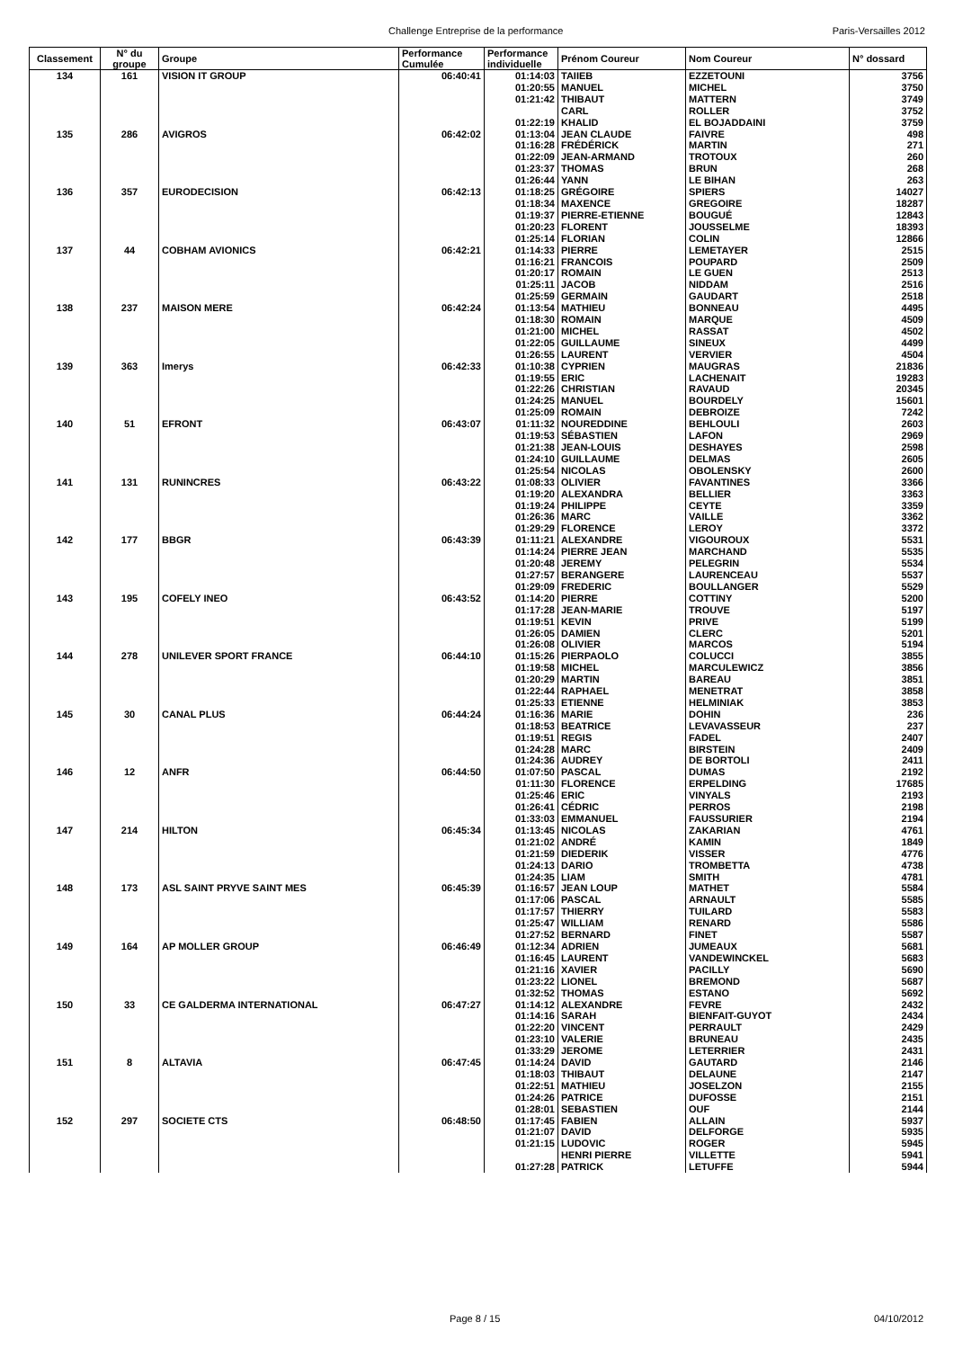Challenge Entreprise de la performance Paris-Versailles 2012
| Classement | N° du groupe | Groupe | Performance Cumulée | Performance individuelle | Prénom Coureur | Nom Coureur | N° dossard |
| --- | --- | --- | --- | --- | --- | --- | --- |
| 134 | 161 | VISION IT GROUP | 06:40:41 | 01:14:03 | TAIIEB | EZZETOUNI | 3756 |
| | | | | 01:20:55 | MANUEL | MICHEL | 3750 |
| | | | | 01:21:42 | THIBAUT | MATTERN | 3749 |
| | | | | | CARL | ROLLER | 3752 |
| | | | | 01:22:19 | KHALID | EL BOJADDAINI | 3759 |
| 135 | 286 | AVIGROS | 06:42:02 | 01:13:04 | JEAN CLAUDE | FAIVRE | 498 |
| | | | | 01:16:28 | FRÉDÉRICK | MARTIN | 271 |
| | | | | 01:22:09 | JEAN-ARMAND | TROTOUX | 260 |
| | | | | 01:23:37 | THOMAS | BRUN | 268 |
| | | | | 01:26:44 | YANN | LE BIHAN | 263 |
| 136 | 357 | EURODECISION | 06:42:13 | 01:18:25 | GRÉGOIRE | SPIERS | 14027 |
| | | | | 01:18:34 | MAXENCE | GREGOIRE | 18287 |
| | | | | 01:19:37 | PIERRE-ETIENNE | BOUGUÉ | 12843 |
| | | | | 01:20:23 | FLORENT | JOUSSELME | 18393 |
| | | | | 01:25:14 | FLORIAN | COLIN | 12866 |
| 137 | 44 | COBHAM AVIONICS | 06:42:21 | 01:14:33 | PIERRE | LEMETAYER | 2515 |
| | | | | 01:16:21 | FRANCOIS | POUPARD | 2509 |
| | | | | 01:20:17 | ROMAIN | LE GUEN | 2513 |
| | | | | 01:25:11 | JACOB | NIDDAM | 2516 |
| | | | | 01:25:59 | GERMAIN | GAUDART | 2518 |
| 138 | 237 | MAISON MERE | 06:42:24 | 01:13:54 | MATHIEU | BONNEAU | 4495 |
| | | | | 01:18:30 | ROMAIN | MARQUE | 4509 |
| | | | | 01:21:00 | MICHEL | RASSAT | 4502 |
| | | | | 01:22:05 | GUILLAUME | SINEUX | 4499 |
| | | | | 01:26:55 | LAURENT | VERVIER | 4504 |
| 139 | 363 | Imerys | 06:42:33 | 01:10:38 | CYPRIEN | MAUGRAS | 21836 |
| | | | | 01:19:55 | ERIC | LACHENAIT | 19283 |
| | | | | 01:22:26 | CHRISTIAN | RAVAUD | 20345 |
| | | | | 01:24:25 | MANUEL | BOURDELY | 15601 |
| | | | | 01:25:09 | ROMAIN | DEBROIZE | 7242 |
| 140 | 51 | EFRONT | 06:43:07 | 01:11:32 | NOUREDDINE | BEHLOULI | 2603 |
| | | | | 01:19:53 | SÉBASTIEN | LAFON | 2969 |
| | | | | 01:21:38 | JEAN-LOUIS | DESHAYES | 2598 |
| | | | | 01:24:10 | GUILLAUME | DELMAS | 2605 |
| | | | | 01:25:54 | NICOLAS | OBOLENSKY | 2600 |
| 141 | 131 | RUNINCRES | 06:43:22 | 01:08:33 | OLIVIER | FAVANTINES | 3366 |
| | | | | 01:19:20 | ALEXANDRA | BELLIER | 3363 |
| | | | | 01:19:24 | PHILIPPE | CEYTE | 3359 |
| | | | | 01:26:36 | MARC | VAILLE | 3362 |
| | | | | 01:29:29 | FLORENCE | LEROY | 3372 |
| 142 | 177 | BBGR | 06:43:39 | 01:11:21 | ALEXANDRE | VIGOUROUX | 5531 |
| | | | | 01:14:24 | PIERRE JEAN | MARCHAND | 5535 |
| | | | | 01:20:48 | JEREMY | PELEGRIN | 5534 |
| | | | | 01:27:57 | BERANGERE | LAURENCEAU | 5537 |
| | | | | 01:29:09 | FREDERIC | BOULLANGER | 5529 |
| 143 | 195 | COFELY INEO | 06:43:52 | 01:14:20 | PIERRE | COTTINY | 5200 |
| | | | | 01:17:28 | JEAN-MARIE | TROUVE | 5197 |
| | | | | 01:19:51 | KEVIN | PRIVE | 5199 |
| | | | | 01:26:05 | DAMIEN | CLERC | 5201 |
| | | | | 01:26:08 | OLIVIER | MARCOS | 5194 |
| 144 | 278 | UNILEVER SPORT FRANCE | 06:44:10 | 01:15:26 | PIERPAOLO | COLUCCI | 3855 |
| | | | | 01:19:58 | MICHEL | MARCULEWICZ | 3856 |
| | | | | 01:20:29 | MARTIN | BAREAU | 3851 |
| | | | | 01:22:44 | RAPHAEL | MENETRAT | 3858 |
| | | | | 01:25:33 | ETIENNE | HELMINIAK | 3853 |
| 145 | 30 | CANAL PLUS | 06:44:24 | 01:16:36 | MARIE | DOHIN | 236 |
| | | | | 01:18:53 | BEATRICE | LEVAVASSEUR | 237 |
| | | | | 01:19:51 | REGIS | FADEL | 2407 |
| | | | | 01:24:28 | MARC | BIRSTEIN | 2409 |
| | | | | 01:24:36 | AUDREY | DE BORTOLI | 2411 |
| 146 | 12 | ANFR | 06:44:50 | 01:07:50 | PASCAL | DUMAS | 2192 |
| | | | | 01:11:30 | FLORENCE | ERPELDING | 17685 |
| | | | | 01:25:46 | ERIC | VINYALS | 2193 |
| | | | | 01:26:41 | CÉDRIC | PERROS | 2198 |
| | | | | 01:33:03 | EMMANUEL | FAUSSURIER | 2194 |
| 147 | 214 | HILTON | 06:45:34 | 01:13:45 | NICOLAS | ZAKARIAN | 4761 |
| | | | | 01:21:02 | ANDRÉ | KAMIN | 1849 |
| | | | | 01:21:59 | DIEDERIK | VISSER | 4776 |
| | | | | 01:24:13 | DARIO | TROMBETTA | 4738 |
| | | | | 01:24:35 | LIAM | SMITH | 4781 |
| 148 | 173 | ASL SAINT PRYVE SAINT MES | 06:45:39 | 01:16:57 | JEAN LOUP | MATHET | 5584 |
| | | | | 01:17:06 | PASCAL | ARNAULT | 5585 |
| | | | | 01:17:57 | THIERRY | TUILARD | 5583 |
| | | | | 01:25:47 | WILLIAM | RENARD | 5586 |
| | | | | 01:27:52 | BERNARD | FINET | 5587 |
| 149 | 164 | AP MOLLER GROUP | 06:46:49 | 01:12:34 | ADRIEN | JUMEAUX | 5681 |
| | | | | 01:16:45 | LAURENT | VANDEWINCKEL | 5683 |
| | | | | 01:21:16 | XAVIER | PACILLY | 5690 |
| | | | | 01:23:22 | LIONEL | BREMOND | 5687 |
| | | | | 01:32:52 | THOMAS | ESTANO | 5692 |
| 150 | 33 | CE GALDERMA INTERNATIONAL | 06:47:27 | 01:14:12 | ALEXANDRE | FEVRE | 2432 |
| | | | | 01:14:16 | SARAH | BIENFAIT-GUYOT | 2434 |
| | | | | 01:22:20 | VINCENT | PERRAULT | 2429 |
| | | | | 01:23:10 | VALERIE | BRUNEAU | 2435 |
| | | | | 01:33:29 | JEROME | LETERRIER | 2431 |
| 151 | 8 | ALTAVIA | 06:47:45 | 01:14:24 | DAVID | GAUTARD | 2146 |
| | | | | 01:18:03 | THIBAUT | DELAUNE | 2147 |
| | | | | 01:22:51 | MATHIEU | JOSELZON | 2155 |
| | | | | 01:24:26 | PATRICE | DUFOSSE | 2151 |
| | | | | 01:28:01 | SEBASTIEN | OUF | 2144 |
| 152 | 297 | SOCIETE CTS | 06:48:50 | 01:17:45 | FABIEN | ALLAIN | 5937 |
| | | | | 01:21:07 | DAVID | DELFORGE | 5935 |
| | | | | 01:21:15 | LUDOVIC | ROGER | 5945 |
| | | | | | HENRI PIERRE | VILLETTE | 5941 |
| | | | | 01:27:28 | PATRICK | LETUFFE | 5944 |
Page 8 / 15 04/10/2012